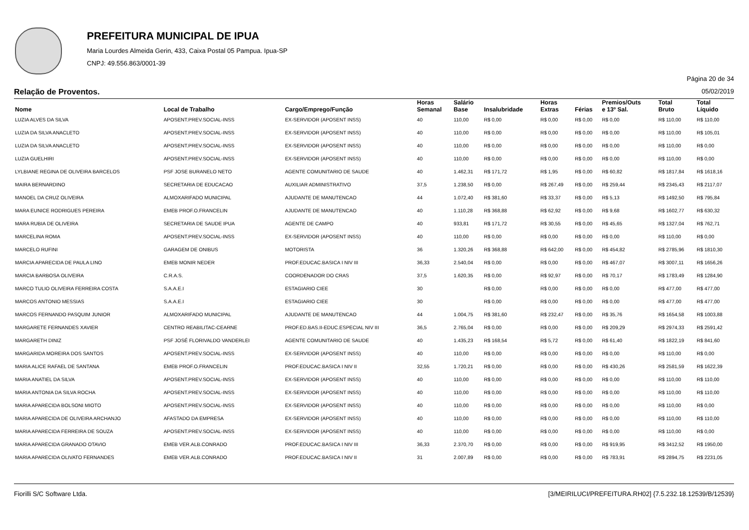PREFEITURA MUNICIPAL DE IPUA
Maria Lourdes Almeida Gerin, 433, Caixa Postal 05 Pampua. Ipua-SP
CNPJ: 49.556.863/0001-39
Página 20 de 34
Relação de Proventos. 05/02/2019
| Nome | Local de Trabalho | Cargo/Emprego/Função | Horas Semanal | Salário Base | Insalubridade | Horas Extras | Férias | Premios/Outs e 13º Sal. | Total Bruto | Total Líquido |
| --- | --- | --- | --- | --- | --- | --- | --- | --- | --- | --- |
| LUZIA ALVES DA SILVA | APOSENT.PREV.SOCIAL-INSS | EX-SERVIDOR (APOSENT INSS) | 40 | 110,00 | R$ 0,00 | R$ 0,00 | R$ 0,00 | R$ 0,00 | R$ 110,00 | R$ 110,00 |
| LUZIA DA SILVA ANACLETO | APOSENT.PREV.SOCIAL-INSS | EX-SERVIDOR (APOSENT INSS) | 40 | 110,00 | R$ 0,00 | R$ 0,00 | R$ 0,00 | R$ 0,00 | R$ 110,00 | R$ 105,01 |
| LUZIA DA SILVA ANACLETO | APOSENT.PREV.SOCIAL-INSS | EX-SERVIDOR (APOSENT INSS) | 40 | 110,00 | R$ 0,00 | R$ 0,00 | R$ 0,00 | R$ 0,00 | R$ 110,00 | R$ 0,00 |
| LUZIA GUELHIRI | APOSENT.PREV.SOCIAL-INSS | EX-SERVIDOR (APOSENT INSS) | 40 | 110,00 | R$ 0,00 | R$ 0,00 | R$ 0,00 | R$ 0,00 | R$ 110,00 | R$ 0,00 |
| LYLBIANE REGINA DE OLIVEIRA BARCELOS | PSF JOSE BURANELO NETO | AGENTE COMUNITARIO DE SAUDE | 40 | 1.462,31 | R$ 171,72 | R$ 1,95 | R$ 0,00 | R$ 60,82 | R$ 1817,84 | R$ 1618,16 |
| MAIRA BERNARDINO | SECRETARIA DE EDUCACAO | AUXILIAR ADMINISTRATIVO | 37,5 | 1.238,50 | R$ 0,00 | R$ 267,49 | R$ 0,00 | R$ 259,44 | R$ 2345,43 | R$ 2117,07 |
| MANOEL DA CRUZ OLIVEIRA | ALMOXARIFADO MUNICIPAL | AJUDANTE DE MANUTENCAO | 44 | 1.072,40 | R$ 381,60 | R$ 33,37 | R$ 0,00 | R$ 5,13 | R$ 1492,50 | R$ 795,84 |
| MARA EUNICE RODRIGUES PEREIRA | EMEB PROF.O.FRANCELIN | AJUDANTE DE MANUTENCAO | 40 | 1.110,28 | R$ 368,88 | R$ 62,92 | R$ 0,00 | R$ 9,68 | R$ 1602,77 | R$ 630,32 |
| MARA RUBIA DE OLIVEIRA | SECRETARIA DE SAUDE IPUA | AGENTE DE CAMPO | 40 | 933,81 | R$ 171,72 | R$ 30,55 | R$ 0,00 | R$ 45,65 | R$ 1327,04 | R$ 762,71 |
| MARCELINA ROMA | APOSENT.PREV.SOCIAL-INSS | EX-SERVIDOR (APOSENT INSS) | 40 | 110,00 | R$ 0,00 | R$ 0,00 | R$ 0,00 | R$ 0,00 | R$ 110,00 | R$ 0,00 |
| MARCELO RUFINI | GARAGEM DE ONIBUS | MOTORISTA | 36 | 1.320,26 | R$ 368,88 | R$ 642,00 | R$ 0,00 | R$ 454,82 | R$ 2785,96 | R$ 1810,30 |
| MARCIA APARECIDA DE PAULA LINO | EMEB MONIR NEDER | PROF.EDUCAC.BASICA I NIV III | 36,33 | 2.540,04 | R$ 0,00 | R$ 0,00 | R$ 0,00 | R$ 467,07 | R$ 3007,11 | R$ 1656,26 |
| MARCIA BARBOSA OLIVEIRA | C.R.A.S. | COORDENADOR DO CRAS | 37,5 | 1.620,35 | R$ 0,00 | R$ 92,97 | R$ 0,00 | R$ 70,17 | R$ 1783,49 | R$ 1284,90 |
| MARCO TULIO OLIVEIRA FERREIRA COSTA | S.A.A.E.I | ESTAGIARIO CIEE | 30 | | R$ 0,00 | R$ 0,00 | R$ 0,00 | R$ 0,00 | R$ 477,00 | R$ 477,00 |
| MARCOS ANTONIO MESSIAS | S.A.A.E.I | ESTAGIARIO CIEE | 30 | | R$ 0,00 | R$ 0,00 | R$ 0,00 | R$ 0,00 | R$ 477,00 | R$ 477,00 |
| MARCOS FERNANDO PASQUIM JUNIOR | ALMOXARIFADO MUNICIPAL | AJUDANTE DE MANUTENCAO | 44 | 1.004,75 | R$ 381,60 | R$ 232,47 | R$ 0,00 | R$ 35,76 | R$ 1654,58 | R$ 1003,88 |
| MARGARETE FERNANDES XAVIER | CENTRO REABILITAC-CEARNE | PROF.ED.BAS.II-EDUC.ESPECIAL NIV III | 36,5 | 2.765,04 | R$ 0,00 | R$ 0,00 | R$ 0,00 | R$ 209,29 | R$ 2974,33 | R$ 2591,42 |
| MARGARETH DINIZ | PSF JOSÉ FLORIVALDO VANDERLEI | AGENTE COMUNITARIO DE SAUDE | 40 | 1.435,23 | R$ 168,54 | R$ 5,72 | R$ 0,00 | R$ 61,40 | R$ 1822,19 | R$ 841,60 |
| MARGARIDA MOREIRA DOS SANTOS | APOSENT.PREV.SOCIAL-INSS | EX-SERVIDOR (APOSENT INSS) | 40 | 110,00 | R$ 0,00 | R$ 0,00 | R$ 0,00 | R$ 0,00 | R$ 110,00 | R$ 0,00 |
| MARIA ALICE RAFAEL DE SANTANA | EMEB PROF.O.FRANCELIN | PROF.EDUCAC.BASICA I NIV II | 32,55 | 1.720,21 | R$ 0,00 | R$ 0,00 | R$ 0,00 | R$ 430,26 | R$ 2581,59 | R$ 1622,39 |
| MARIA ANATIEL DA SILVA | APOSENT.PREV.SOCIAL-INSS | EX-SERVIDOR (APOSENT INSS) | 40 | 110,00 | R$ 0,00 | R$ 0,00 | R$ 0,00 | R$ 0,00 | R$ 110,00 | R$ 110,00 |
| MARIA ANTONIA DA SILVA ROCHA | APOSENT.PREV.SOCIAL-INSS | EX-SERVIDOR (APOSENT INSS) | 40 | 110,00 | R$ 0,00 | R$ 0,00 | R$ 0,00 | R$ 0,00 | R$ 110,00 | R$ 110,00 |
| MARIA APARECIDA BOLSONI MIOTO | APOSENT.PREV.SOCIAL-INSS | EX-SERVIDOR (APOSENT INSS) | 40 | 110,00 | R$ 0,00 | R$ 0,00 | R$ 0,00 | R$ 0,00 | R$ 110,00 | R$ 0,00 |
| MARIA APARECIDA DE OLIVEIRA ARCHANJO | AFASTADO DA EMPRESA | EX-SERVIDOR (APOSENT INSS) | 40 | 110,00 | R$ 0,00 | R$ 0,00 | R$ 0,00 | R$ 0,00 | R$ 110,00 | R$ 110,00 |
| MARIA APARECIDA FERREIRA DE SOUZA | APOSENT.PREV.SOCIAL-INSS | EX-SERVIDOR (APOSENT INSS) | 40 | 110,00 | R$ 0,00 | R$ 0,00 | R$ 0,00 | R$ 0,00 | R$ 110,00 | R$ 0,00 |
| MARIA APARECIDA GRANADO OTAVIO | EMEB VER.ALB.CONRADO | PROF.EDUCAC.BASICA I NIV III | 36,33 | 2.370,70 | R$ 0,00 | R$ 0,00 | R$ 0,00 | R$ 919,95 | R$ 3412,52 | R$ 1950,00 |
| MARIA APARECIDA OLIVATO FERNANDES | EMEB VER.ALB.CONRADO | PROF.EDUCAC.BASICA I NIV II | 31 | 2.007,89 | R$ 0,00 | R$ 0,00 | R$ 0,00 | R$ 783,91 | R$ 2894,75 | R$ 2231,05 |
Fiorilli S/C Software Ltda. [3/MEIRILUCI/PREFEITURA.RH02] {7.5.232.18.12539/B/12539}